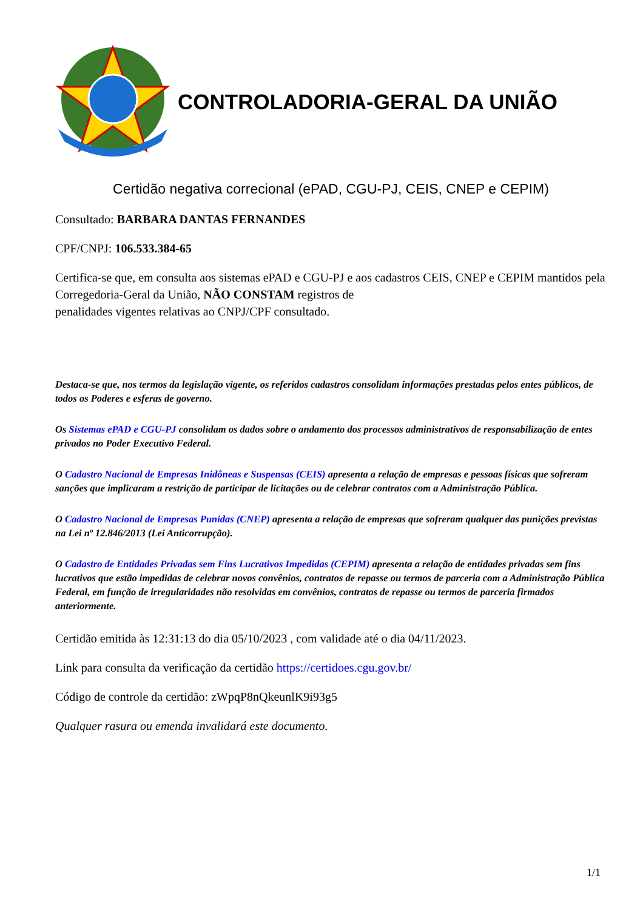CONTROLADORIA-GERAL DA UNIÃO
Certidão negativa correcional (ePAD, CGU-PJ, CEIS, CNEP e CEPIM)
Consultado: BARBARA DANTAS FERNANDES
CPF/CNPJ: 106.533.384-65
Certifica-se que, em consulta aos sistemas ePAD e CGU-PJ e aos cadastros CEIS, CNEP e CEPIM mantidos pela Corregedoria-Geral da União, NÃO CONSTAM registros de
penalidades vigentes relativas ao CNPJ/CPF consultado.
Destaca-se que, nos termos da legislação vigente, os referidos cadastros consolidam informações prestadas pelos entes públicos, de todos os Poderes e esferas de governo.
Os Sistemas ePAD e CGU-PJ consolidam os dados sobre o andamento dos processos administrativos de responsabilização de entes privados no Poder Executivo Federal.
O Cadastro Nacional de Empresas Inidôneas e Suspensas (CEIS) apresenta a relação de empresas e pessoas físicas que sofreram sanções que implicaram a restrição de participar de licitações ou de celebrar contratos com a Administração Pública.
O Cadastro Nacional de Empresas Punidas (CNEP) apresenta a relação de empresas que sofreram qualquer das punições previstas na Lei nº 12.846/2013 (Lei Anticorrupção).
O Cadastro de Entidades Privadas sem Fins Lucrativos Impedidas (CEPIM) apresenta a relação de entidades privadas sem fins lucrativos que estão impedidas de celebrar novos convênios, contratos de repasse ou termos de parceria com a Administração Pública Federal, em função de irregularidades não resolvidas em convênios, contratos de repasse ou termos de parceria firmados anteriormente.
Certidão emitida às 12:31:13 do dia 05/10/2023 , com validade até o dia 04/11/2023.
Link para consulta da verificação da certidão https://certidoes.cgu.gov.br/
Código de controle da certidão: zWpqP8nQkeunlK9i93g5
Qualquer rasura ou emenda invalidará este documento.
1/1